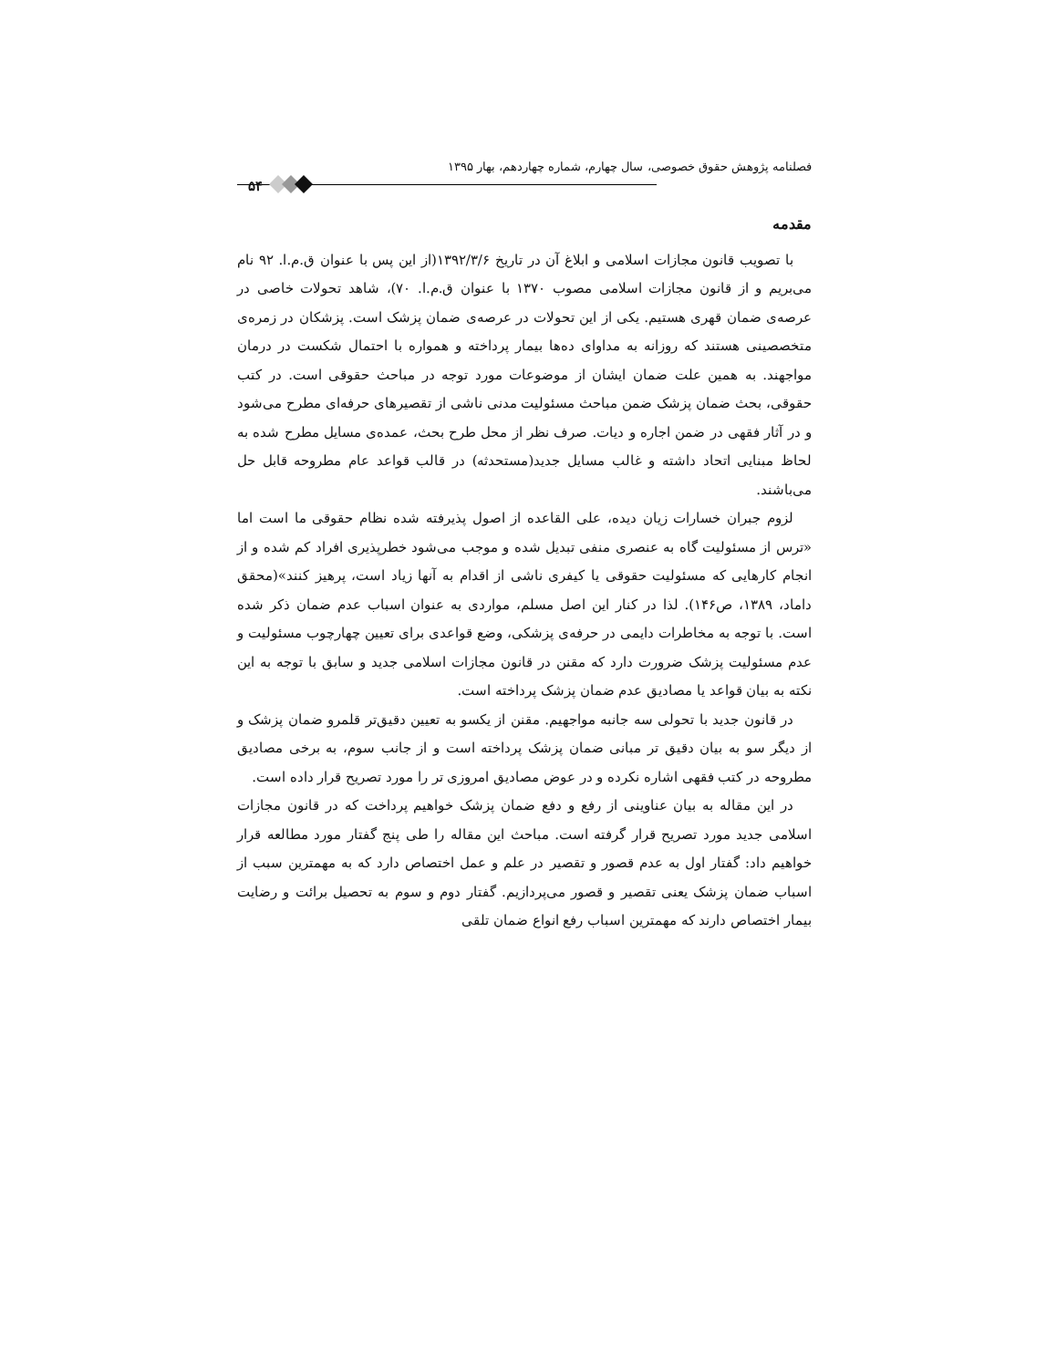فصلنامه پژوهش حقوق خصوصی، سال چهارم، شماره چهاردهم، بهار ۱۳۹۵
۵۴
مقدمه
با تصویب قانون مجازات اسلامی و ابلاغ آن در تاریخ ۱۳۹۲/۳/۶(از این پس با عنوان ق.م.ا. ۹۲ نام می‌بریم و از قانون مجازات اسلامی مصوب ۱۳۷۰ با عنوان ق.م.ا. ۷۰)، شاهد تحولات خاصی در عرصه‌ی ضمان قهری هستیم. یکی از این تحولات در عرصه‌ی ضمان پزشک است. پزشکان در زمره‌ی متخصصینی هستند که روزانه به مداوای ده‌ها بیمار پرداخته و همواره با احتمال شکست در درمان مواجهند. به همین علت ضمان ایشان از موضوعات مورد توجه در مباحث حقوقی است. در کتب حقوقی، بحث ضمان پزشک ضمن مباحث مسئولیت مدنی ناشی از تقصیرهای حرفه‌ای مطرح می‌شود و در آثار فقهی در ضمن اجاره و دیات. صرف نظر از محل طرح بحث، عمده‌ی مسایل مطرح شده به لحاظ مبنایی اتحاد داشته و غالب مسایل جدید(مستحدثه) در قالب قواعد عام مطروحه قابل حل می‌باشند.
لزوم جبران خسارات زیان دیده، علی القاعده از اصول پذیرفته شده نظام حقوقی ما است اما «ترس از مسئولیت گاه به عنصری منفی تبدیل شده و موجب می‌شود خطرپذیری افراد کم شده و از انجام کارهایی که مسئولیت حقوقی یا کیفری ناشی از اقدام به آنها زیاد است، پرهیز کنند»(محقق داماد، ۱۳۸۹، ص۱۴۶). لذا در کنار این اصل مسلم، مواردی به عنوان اسباب عدم ضمان ذکر شده است. با توجه به مخاطرات دایمی در حرفه‌ی پزشکی، وضع قواعدی برای تعیین چهارچوب مسئولیت و عدم مسئولیت پزشک ضرورت دارد که مقنن در قانون مجازات اسلامی جدید و سابق با توجه به این نکته به بیان قواعد یا مصادیق عدم ضمان پزشک پرداخته است.
در قانون جدید با تحولی سه جانبه مواجهیم. مقنن از یکسو به تعیین دقیق‌تر قلمرو ضمان پزشک و از دیگر سو به بیان دقیق تر مبانی ضمان پزشک پرداخته است و از جانب سوم، به برخی مصادیق مطروحه در کتب فقهی اشاره نکرده و در عوض مصادیق امروزی تر را مورد تصریح قرار داده است.
در این مقاله به بیان عناوینی از رفع و دفع ضمان پزشک خواهیم پرداخت که در قانون مجازات اسلامی جدید مورد تصریح قرار گرفته است. مباحث این مقاله را طی پنج گفتار مورد مطالعه قرار خواهیم داد: گفتار اول به عدم قصور و تقصیر در علم و عمل اختصاص دارد که به مهمترین سبب از اسباب ضمان پزشک یعنی تقصیر و قصور می‌پردازیم. گفتار دوم و سوم به تحصیل برائت و رضایت بیمار اختصاص دارند که مهمترین اسباب رفع انواع ضمان تلقی